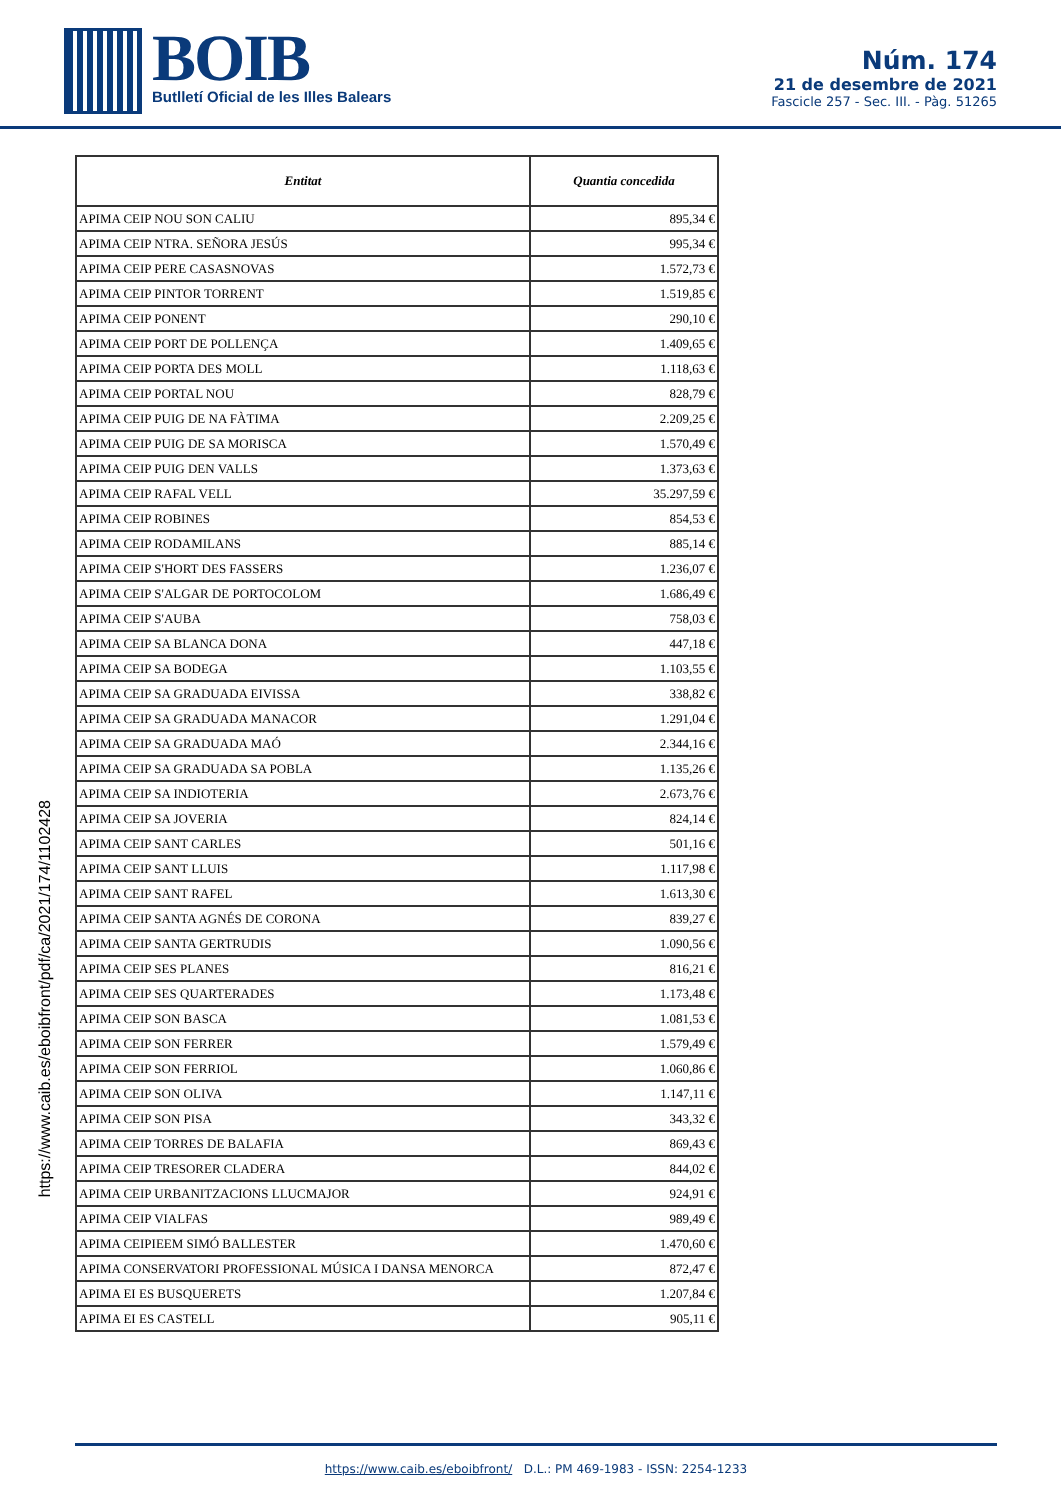BOIB
Butlletí Oficial de les Illes Balears
Núm. 174
21 de desembre de 2021
Fascicle 257 - Sec. III. - Pàg. 51265
| Entitat | Quantia concedida |
| --- | --- |
| APIMA CEIP NOU SON CALIU | 895,34 € |
| APIMA CEIP NTRA. SEÑORA JESÚS | 995,34 € |
| APIMA CEIP PERE CASASNOVAS | 1.572,73 € |
| APIMA CEIP PINTOR TORRENT | 1.519,85 € |
| APIMA CEIP PONENT | 290,10 € |
| APIMA CEIP PORT DE POLLENÇA | 1.409,65 € |
| APIMA CEIP PORTA DES MOLL | 1.118,63 € |
| APIMA CEIP PORTAL NOU | 828,79 € |
| APIMA CEIP PUIG DE NA FÀTIMA | 2.209,25 € |
| APIMA CEIP PUIG DE SA MORISCA | 1.570,49 € |
| APIMA CEIP PUIG DEN VALLS | 1.373,63 € |
| APIMA CEIP RAFAL VELL | 35.297,59 € |
| APIMA CEIP ROBINES | 854,53 € |
| APIMA CEIP RODAMILANS | 885,14 € |
| APIMA CEIP S'HORT DES FASSERS | 1.236,07 € |
| APIMA CEIP S'ALGAR DE PORTOCOLOM | 1.686,49 € |
| APIMA CEIP S'AUBA | 758,03 € |
| APIMA CEIP SA BLANCA DONA | 447,18 € |
| APIMA CEIP SA BODEGA | 1.103,55 € |
| APIMA CEIP SA GRADUADA EIVISSA | 338,82 € |
| APIMA CEIP SA GRADUADA MANACOR | 1.291,04 € |
| APIMA CEIP SA GRADUADA MAÓ | 2.344,16 € |
| APIMA CEIP SA GRADUADA SA POBLA | 1.135,26 € |
| APIMA CEIP SA INDIOTERIA | 2.673,76 € |
| APIMA CEIP SA JOVERIA | 824,14 € |
| APIMA CEIP SANT CARLES | 501,16 € |
| APIMA CEIP SANT LLUIS | 1.117,98 € |
| APIMA CEIP SANT RAFEL | 1.613,30 € |
| APIMA CEIP SANTA AGNÉS DE CORONA | 839,27 € |
| APIMA CEIP SANTA GERTRUDIS | 1.090,56 € |
| APIMA CEIP SES PLANES | 816,21 € |
| APIMA CEIP SES QUARTERADES | 1.173,48 € |
| APIMA CEIP SON BASCA | 1.081,53 € |
| APIMA CEIP SON FERRER | 1.579,49 € |
| APIMA CEIP SON FERRIOL | 1.060,86 € |
| APIMA CEIP SON OLIVA | 1.147,11 € |
| APIMA CEIP SON PISA | 343,32 € |
| APIMA CEIP TORRES DE BALAFIA | 869,43 € |
| APIMA CEIP TRESORER CLADERA | 844,02 € |
| APIMA CEIP URBANITZACIONS LLUCMAJOR | 924,91 € |
| APIMA CEIP VIALFAS | 989,49 € |
| APIMA CEIPIEEM SIMÓ BALLESTER | 1.470,60 € |
| APIMA CONSERVATORI PROFESSIONAL MÚSICA I DANSA MENORCA | 872,47 € |
| APIMA EI ES BUSQUERETS | 1.207,84 € |
| APIMA EI ES CASTELL | 905,11 € |
https://www.caib.es/eboibfront/pdf/ca/2021/174/1102428
https://www.caib.es/eboibfront/ D.L.: PM 469-1983 - ISSN: 2254-1233